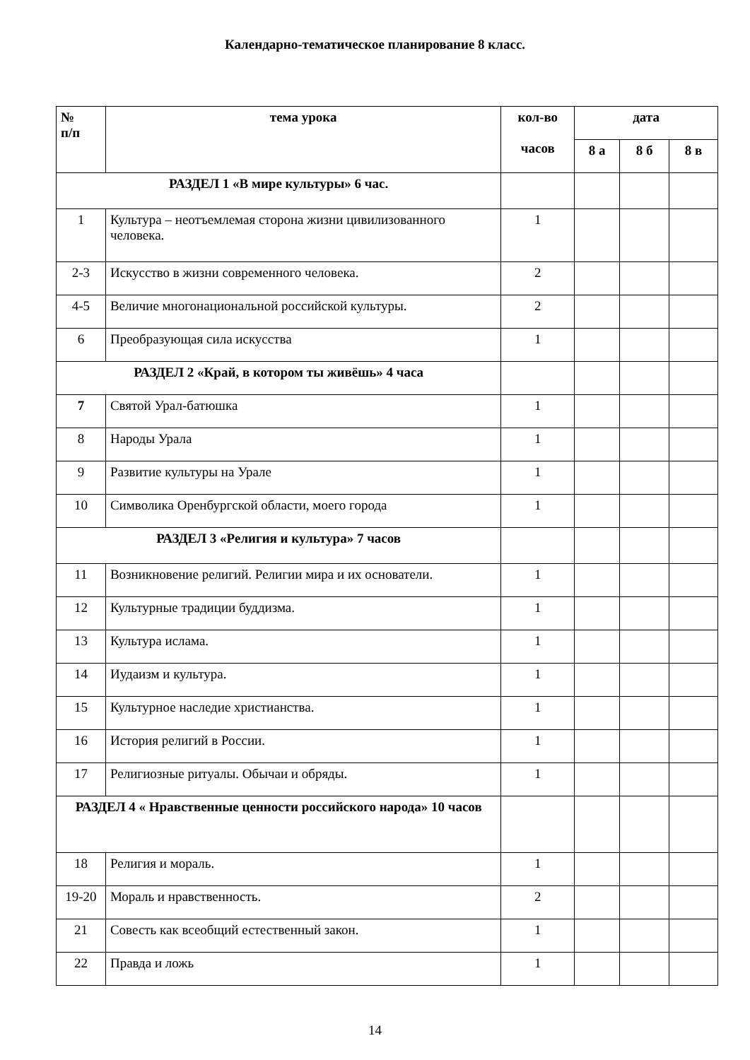Календарно-тематическое планирование 8 класс.
| № п/п | тема урока | кол-во часов | дата | | |
| --- | --- | --- | --- | --- | --- |
| | | | 8 а | 8 б | 8 в |
| РАЗДЕЛ 1 «В мире культуры» 6 час. | | | | | |
| 1 | Культура – неотъемлемая сторона жизни цивилизованного человека. | 1 | | | |
| 2-3 | Искусство в жизни современного человека. | 2 | | | |
| 4-5 | Величие многонациональной российской культуры. | 2 | | | |
| 6 | Преобразующая сила искусства | 1 | | | |
| РАЗДЕЛ 2 «Край, в котором ты живёшь» 4 часа | | | | | |
| 7 | Святой Урал-батюшка | 1 | | | |
| 8 | Народы Урала | 1 | | | |
| 9 | Развитие культуры на Урале | 1 | | | |
| 10 | Символика Оренбургской области, моего города | 1 | | | |
| РАЗДЕЛ 3 «Религия и культура» 7 часов | | | | | |
| 11 | Возникновение религий. Религии мира и их основатели. | 1 | | | |
| 12 | Культурные традиции буддизма. | 1 | | | |
| 13 | Культура ислама. | 1 | | | |
| 14 | Иудаизм и культура. | 1 | | | |
| 15 | Культурное наследие христианства. | 1 | | | |
| 16 | История религий в России. | 1 | | | |
| 17 | Религиозные ритуалы. Обычаи и обряды. | 1 | | | |
| РАЗДЕЛ 4 « Нравственные ценности российского народа» 10 часов | | | | | |
| 18 | Религия и мораль. | 1 | | | |
| 19-20 | Мораль и нравственность. | 2 | | | |
| 21 | Совесть как всеобщий естественный закон. | 1 | | | |
| 22 | Правда и ложь | 1 | | | |
14